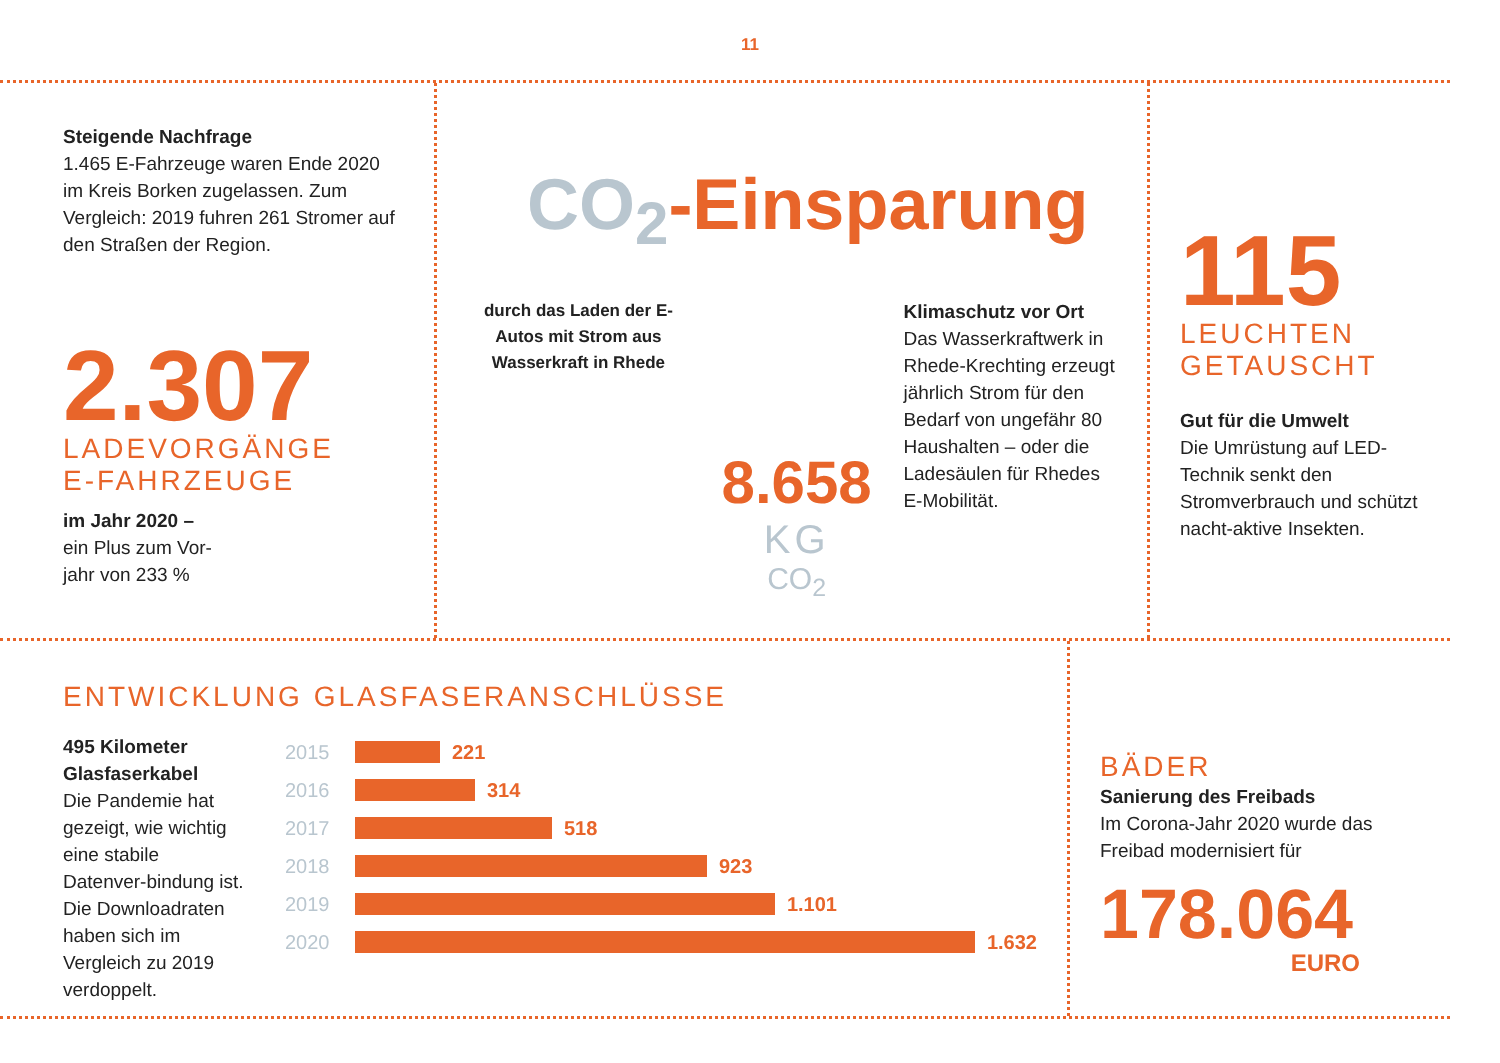11
Steigende Nachfrage
1.465 E-Fahrzeuge waren Ende 2020 im Kreis Borken zugelassen. Zum Vergleich: 2019 fuhren 261 Stromer auf den Straßen der Region.
2.307
LADEVORGÄNGE
E-FAHRZEUGE
im Jahr 2020 –
ein Plus zum Vor-
jahr von 233 %
CO<sub>2</sub>-Einsparung
durch das Laden der E-Autos mit Strom aus Wasserkraft in Rhede
8.658
KG
CO<sub>2</sub>
Klimaschutz vor Ort
Das Wasserkraftwerk in Rhede-Krechting erzeugt jährlich Strom für den Bedarf von ungefähr 80 Haushalten – oder die Ladesäulen für Rhedes E-Mobilität.
115
LEUCHTEN
GETAUSCHT
Gut für die Umwelt
Die Umrüstung auf LED-Technik senkt den Stromverbrauch und schützt nacht-aktive Insekten.
ENTWICKLUNG GLASFASERANSCHLÜSSE
495 Kilometer Glasfaserkabel
Die Pandemie hat gezeigt, wie wichtig eine stabile Datenver-bindung ist. Die Downloadraten haben sich im Vergleich zu 2019 verdoppelt.
2015 221
2016 314
2017 518
2018 923
2019 1.101
2020 1.632
BÄDER
Sanierung des Freibads
Im Corona-Jahr 2020 wurde das Freibad modernisiert für
178.064
EURO